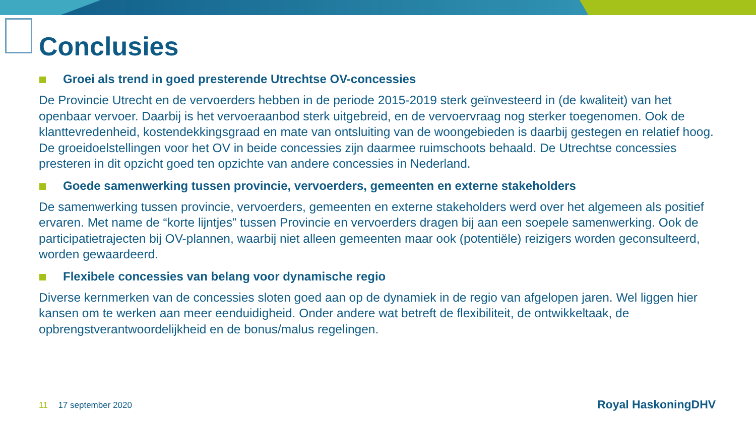Conclusies
Groei als trend in goed presterende Utrechtse OV-concessies
De Provincie Utrecht en de vervoerders hebben in de periode 2015-2019 sterk geïnvesteerd in (de kwaliteit) van het openbaar vervoer. Daarbij is het vervoeraanbod sterk uitgebreid, en de vervoervraag nog sterker toegenomen. Ook de klanttevredenheid, kostendekkingsgraad en mate van ontsluiting van de woongebieden is daarbij gestegen en relatief hoog. De groeidoelstellingen voor het OV in beide concessies zijn daarmee ruimschoots behaald. De Utrechtse concessies presteren in dit opzicht goed ten opzichte van andere concessies in Nederland.
Goede samenwerking tussen provincie, vervoerders, gemeenten en externe stakeholders
De samenwerking tussen provincie, vervoerders, gemeenten en externe stakeholders werd over het algemeen als positief ervaren. Met name de “korte lijntjes” tussen Provincie en vervoerders dragen bij aan een soepele samenwerking. Ook de participatietrajecten bij OV-plannen, waarbij niet alleen gemeenten maar ook (potentiële) reizigers worden geconsulteerd, worden gewaardeerd.
Flexibele concessies van belang voor dynamische regio
Diverse kernmerken van de concessies sloten goed aan op de dynamiek in de regio van afgelopen jaren. Wel liggen hier kansen om te werken aan meer eenduidigheid. Onder andere wat betreft de flexibiliteit, de ontwikkeltaak, de opbrengstverantwoordelijkheid en de bonus/malus regelingen.
11 17 september 2020 Royal HaskoningDHV